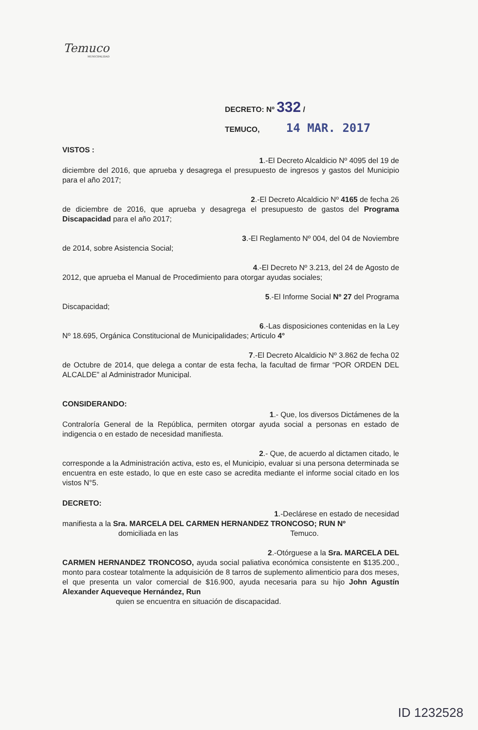Temuco
MUNICIPALIDAD
DECRETO: Nº 332 /
TEMUCO, 14 MAR. 2017
VISTOS :
1.-El Decreto Alcaldicio Nº 4095 del 19 de
diciembre del 2016, que aprueba y desagrega el presupuesto de ingresos y gastos del Municipio para el año 2017;
2.-El Decreto Alcaldicio Nº 4165 de fecha 26
de diciembre de 2016, que aprueba y desagrega el presupuesto de gastos del Programa Discapacidad para el año 2017;
3.-El Reglamento Nº 004, del 04 de Noviembre
de 2014, sobre Asistencia Social;
4.-El Decreto Nº 3.213, del 24 de Agosto de
2012, que aprueba el Manual de Procedimiento para otorgar ayudas sociales;
5.-El Informe Social Nº 27 del Programa
Discapacidad;
6.-Las disposiciones contenidas en la Ley
Nº 18.695, Orgánica Constitucional de Municipalidades; Articulo 4°
7.-El Decreto Alcaldicio Nº 3.862 de fecha 02
de Octubre de 2014, que delega a contar de esta fecha, la facultad de firmar “POR ORDEN DEL ALCALDE” al Administrador Municipal.
CONSIDERANDO:
1.- Que, los diversos Dictámenes de la
Contraloría General de la República, permiten otorgar ayuda social a personas en estado de indigencia o en estado de necesidad manifiesta.
2.- Que, de acuerdo al dictamen citado, le
corresponde a la Administración activa, esto es, el Municipio, evaluar si una persona determinada se encuentra en este estado, lo que en este caso se acredita mediante el informe social citado en los vistos N°5.
DECRETO:
1.-Declárese en estado de necesidad
manifiesta a la Sra. MARCELA DEL CARMEN HERNANDEZ TRONCOSO; RUN Nº
domiciliada en las Temuco.
2.-Otórguese a la Sra. MARCELA DEL
CARMEN HERNANDEZ TRONCOSO, ayuda social paliativa económica consistente en $135.200., monto para costear totalmente la adquisición de 8 tarros de suplemento alimenticio para dos meses, el que presenta un valor comercial de $16.900, ayuda necesaria para su hijo John Agustín Alexander Aqueveque Hernández, Run
quien se encuentra en situación de discapacidad.
ID 1232528